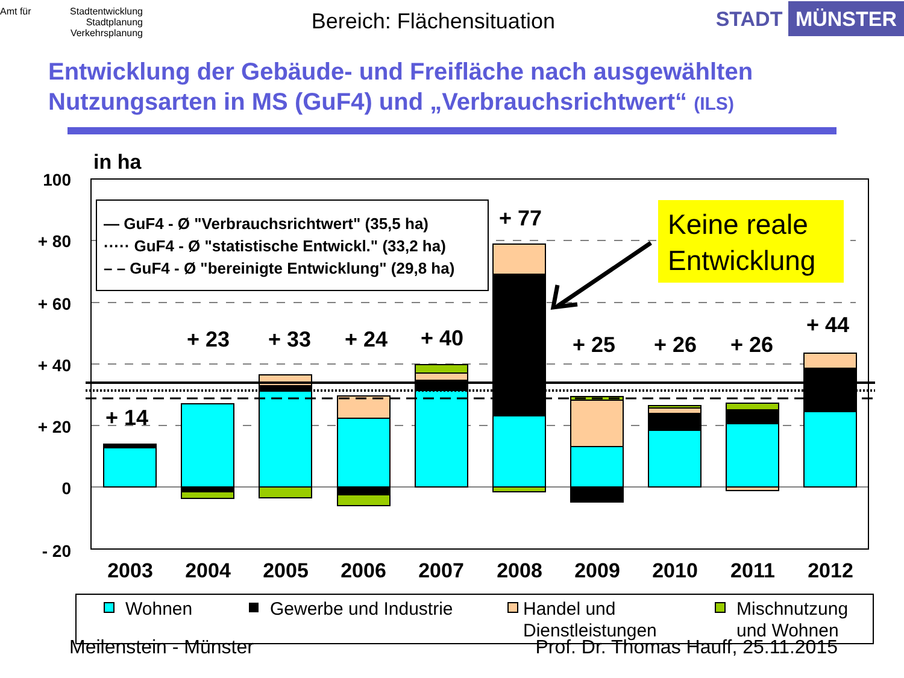Amt für Stadtentwicklung
Stadtplanung
Verkehrsplanung
Bereich: Flächensituation STADT MÜNSTER
Entwicklung der Gebäude- und Freifläche nach ausgewählten Nutzungsarten in MS (GuF4) und „Verbrauchsrichtwert“ (ILS)
in ha
100
+ 80
+ 60
+ 40
+ 20
0
- 20
+ 14
+ 23
+ 33
+ 24
+ 40
+ 77
+ 25
+ 26
+ 26
+ 44
— GuF4 - Ø "Verbrauchsrichtwert" (35,5 ha)
····· GuF4 - Ø "statistische Entwickl." (33,2 ha)
– – GuF4 - Ø "bereinigte Entwicklung" (29,8 ha)
Keine reale
Entwicklung
2003
2004
2005
2006
2007
2008
2009
2010
2011
2012
Wohnen
Gewerbe und Industrie
Handel und
Dienstleistungen
Mischnutzung
und Wohnen
Meilenstein - Münster Prof. Dr. Thomas Hauff, 25.11.2015